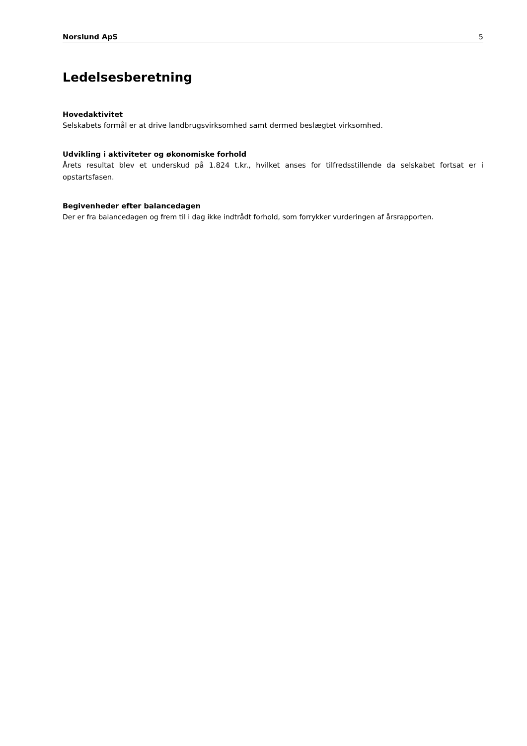Norslund ApS 5
Ledelsesberetning
Hovedaktivitet
Selskabets formål er at drive landbrugsvirksomhed samt dermed beslægtet virksomhed.
Udvikling i aktiviteter og økonomiske forhold
Årets resultat blev et underskud på 1.824 t.kr., hvilket anses for tilfredsstillende da selskabet fortsat er i opstartsfasen.
Begivenheder efter balancedagen
Der er fra balancedagen og frem til i dag ikke indtrådt forhold, som forrykker vurderingen af årsrapporten.